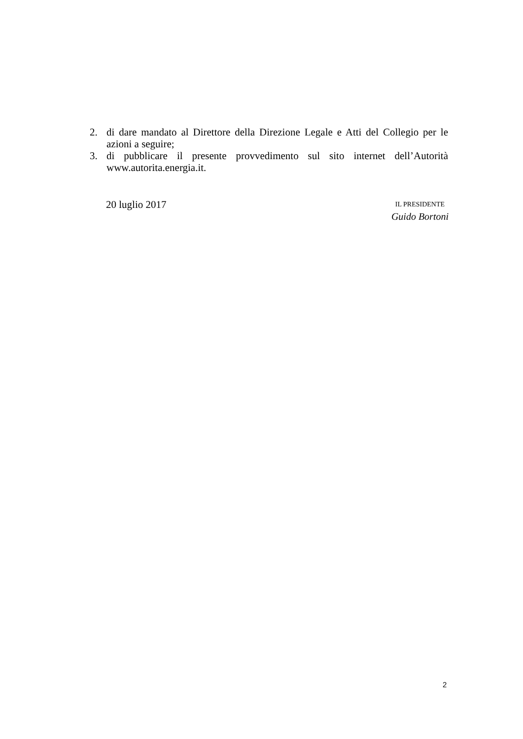2. di dare mandato al Direttore della Direzione Legale e Atti del Collegio per le azioni a seguire;
3. di pubblicare il presente provvedimento sul sito internet dell’Autorità www.autorita.energia.it.
20 luglio 2017
IL PRESIDENTE
Guido Bortoni
2